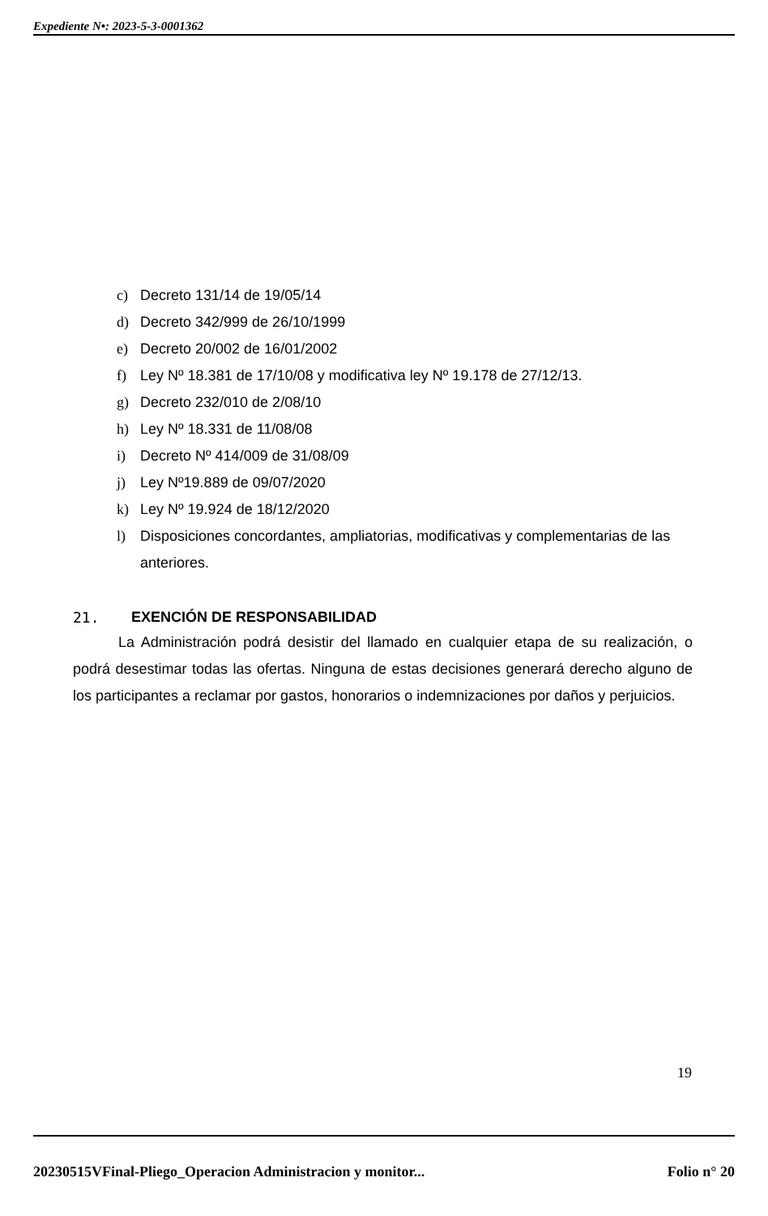Expediente N•: 2023-5-3-0001362
c) Decreto 131/14 de 19/05/14
d) Decreto 342/999 de 26/10/1999
e) Decreto 20/002 de 16/01/2002
f) Ley Nº 18.381 de 17/10/08 y modificativa ley Nº 19.178 de 27/12/13.
g) Decreto 232/010 de 2/08/10
h) Ley Nº 18.331 de 11/08/08
i) Decreto Nº 414/009 de 31/08/09
j) Ley Nº19.889 de 09/07/2020
k) Ley Nº 19.924 de 18/12/2020
l) Disposiciones concordantes, ampliatorias, modificativas y complementarias de las anteriores.
21. EXENCIÓN DE RESPONSABILIDAD
La Administración podrá desistir del llamado en cualquier etapa de su realización, o podrá desestimar todas las ofertas. Ninguna de estas decisiones generará derecho alguno de los participantes a reclamar por gastos, honorarios o indemnizaciones por daños y perjuicios.
19
20230515VFinal-Pliego_Operacion Administracion y monitor... Folio n° 20